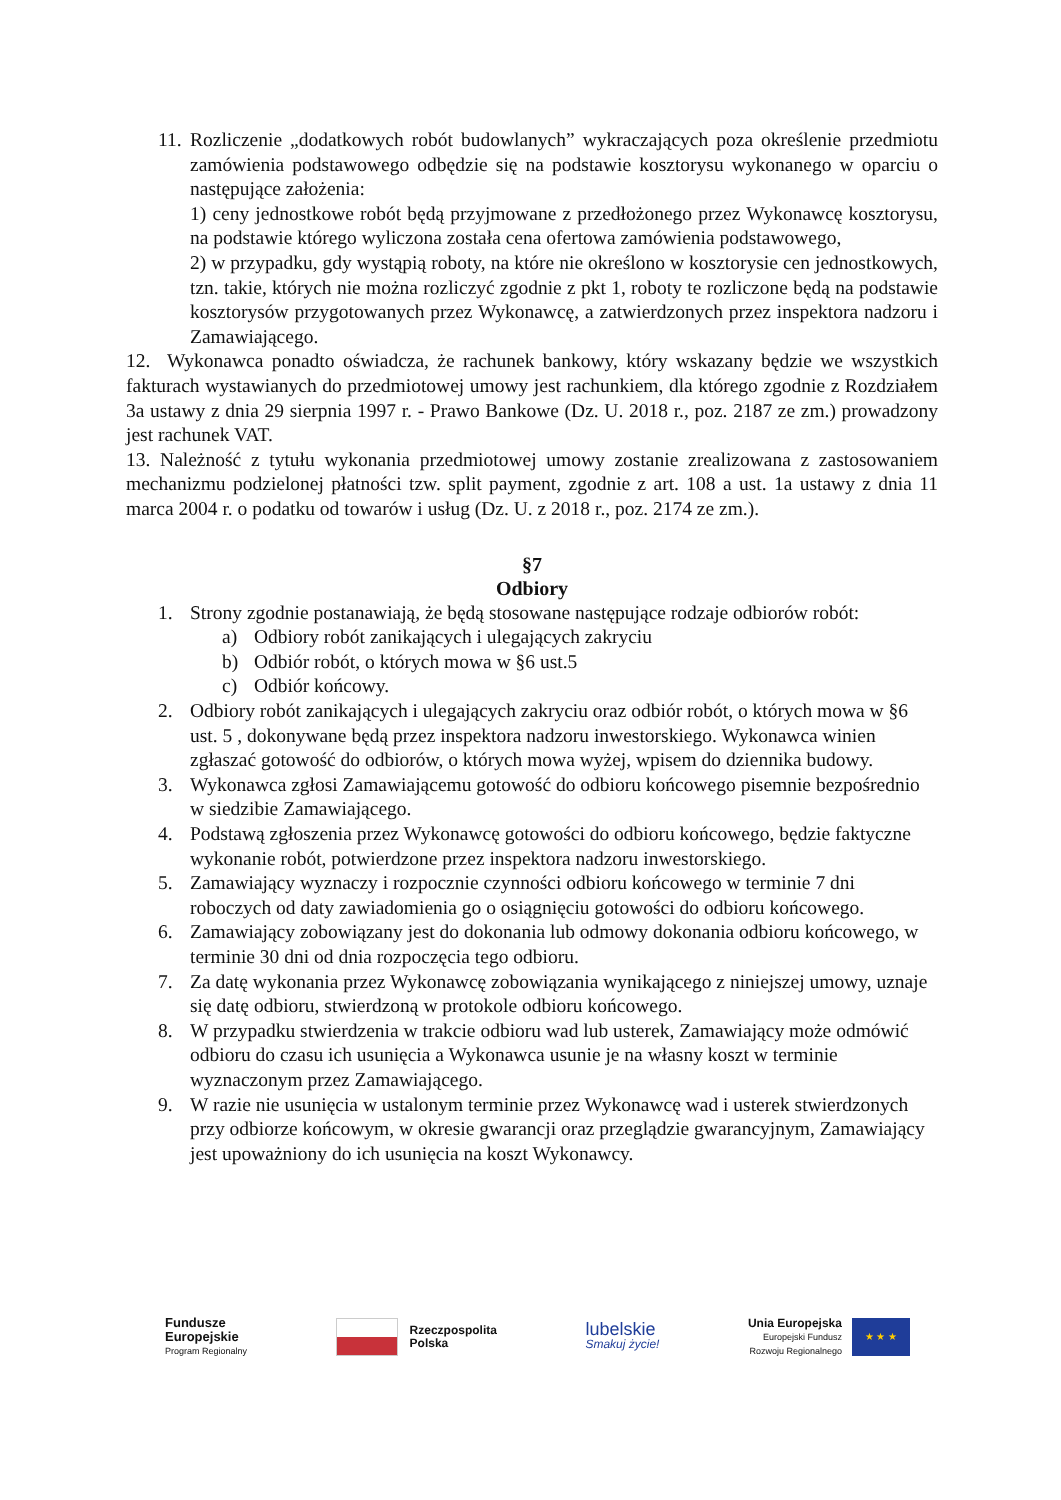11.
Rozliczenie „dodatkowych robót budowlanych” wykraczających poza określenie przedmiotu zamówienia podstawowego odbędzie się na podstawie kosztorysu wykonanego w oparciu o następujące założenia:
1) ceny jednostkowe robót będą przyjmowane z przedłożonego przez Wykonawcę kosztorysu, na podstawie którego wyliczona została cena ofertowa zamówienia podstawowego,
2) w przypadku, gdy wystąpią roboty, na które nie określono w kosztorysie cen jednostkowych, tzn. takie, których nie można rozliczyć zgodnie z pkt 1, roboty te rozliczone będą na podstawie kosztorysów przygotowanych przez Wykonawcę, a zatwierdzonych przez inspektora nadzoru i Zamawiającego.
12. Wykonawca ponadto oświadcza, że rachunek bankowy, który wskazany będzie we wszystkich fakturach wystawianych do przedmiotowej umowy jest rachunkiem, dla którego zgodnie z Rozdziałem 3a ustawy z dnia 29 sierpnia 1997 r. - Prawo Bankowe (Dz. U. 2018 r., poz. 2187 ze zm.) prowadzony jest rachunek VAT.
13. Należność z tytułu wykonania przedmiotowej umowy zostanie zrealizowana z zastosowaniem mechanizmu podzielonej płatności tzw. split payment, zgodnie z art. 108 a ust. 1a ustawy z dnia 11 marca 2004 r. o podatku od towarów i usług (Dz. U. z 2018 r., poz. 2174 ze zm.).
§7
Odbiory
1. Strony zgodnie postanawiają, że będą stosowane następujące rodzaje odbiorów robót:
a) Odbiory robót zanikających i ulegających zakryciu
b) Odbiór robót, o których mowa w §6 ust.5
c) Odbiór końcowy.
2. Odbiory robót zanikających i ulegających zakryciu oraz odbiór robót, o których mowa w §6 ust. 5 , dokonywane będą przez inspektora nadzoru inwestorskiego. Wykonawca winien zgłaszać gotowość do odbiorów, o których mowa wyżej, wpisem do dziennika budowy.
3. Wykonawca zgłosi Zamawiającemu gotowość do odbioru końcowego pisemnie bezpośrednio w siedzibie Zamawiającego.
4. Podstawą zgłoszenia przez Wykonawcę gotowości do odbioru końcowego, będzie faktyczne wykonanie robót, potwierdzone przez inspektora nadzoru inwestorskiego.
5. Zamawiający wyznaczy i rozpocznie czynności odbioru końcowego w terminie 7 dni roboczych od daty zawiadomienia go o osiągnięciu gotowości do odbioru końcowego.
6. Zamawiający zobowiązany jest do dokonania lub odmowy dokonania odbioru końcowego, w terminie 30 dni od dnia rozpoczęcia tego odbioru.
7. Za datę wykonania przez Wykonawcę zobowiązania wynikającego z niniejszej umowy, uznaje się datę odbioru, stwierdzoną w protokole odbioru końcowego.
8. W przypadku stwierdzenia w trakcie odbioru wad lub usterek, Zamawiający może odmówić odbioru do czasu ich usunięcia a Wykonawca usunie je na własny koszt w terminie wyznaczonym przez Zamawiającego.
9. W razie nie usunięcia w ustalonym terminie przez Wykonawcę wad i usterek stwierdzonych przy odbiorze końcowym, w okresie gwarancji oraz przeglądzie gwarancyjnym, Zamawiający jest upoważniony do ich usunięcia na koszt Wykonawcy.
Fundusze
Europejskie
Program Regionalny
Rzeczpospolita
Polska
lubelskie
Smakuj życie!
Unia Europejska
Europejski Fundusz
Rozwoju Regionalnego ★ ★ ★